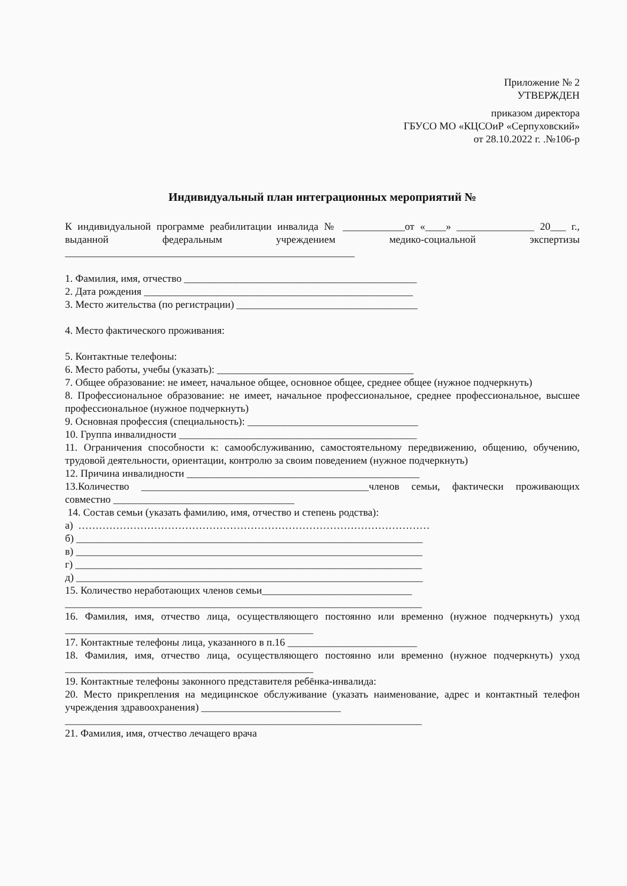Приложение № 2
УТВЕРЖДЕН
приказом директора
ГБУСО МО «КЦСОиР «Серпуховский»
от 28.10.2022 г. .№106-р
Индивидуальный план интеграционных мероприятий №
К индивидуальной программе реабилитации инвалида № ____________от «____» _______________ 20___ г., выданной федеральным учреждением медико-социальной экспертизы ________________________________________________________
1. Фамилия, имя, отчество _____________________________________________
2. Дата рождения ____________________________________________________
3. Место жительства (по регистрации) ___________________________________
4. Место фактического проживания:
5. Контактные телефоны:
6. Место работы, учебы (указать): ______________________________________
7. Общее образование: не имеет, начальное общее, основное общее, среднее общее (нужное подчеркнуть)
8. Профессиональное образование: не имеет, начальное профессиональное, среднее профессиональное, высшее профессиональное (нужное подчеркнуть)
9. Основная профессия (специальность): _________________________________
10. Группа инвалидности ______________________________________________
11. Ограничения способности к: самообслуживанию, самостоятельному передвижению, общению, обучению, трудовой деятельности, ориентации, контролю за своим поведением (нужное подчеркнуть)
12. Причина инвалидности _____________________________________________
13.Количество ____________________________________________членов семьи, фактически проживающих совместно ___________________________________
14. Состав семьи (указать фамилию, имя, отчество и степень родства):
а) …………………………………………………………………………………………
б) ___________________________________________________________________
в) ___________________________________________________________________
г) ___________________________________________________________________
д) ___________________________________________________________________
15. Количество неработающих членов семьи_____________________________
_____________________________________________________________________
16. Фамилия, имя, отчество лица, осуществляющего постоянно или временно (нужное подчеркнуть) уход ________________________________________________
17. Контактные телефоны лица, указанного в п.16 _________________________
18. Фамилия, имя, отчество лица, осуществляющего постоянно или временно (нужное подчеркнуть) уход ________________________________________________
19. Контактные телефоны законного представителя ребёнка-инвалида:
20. Место прикрепления на медицинское обслуживание (указать наименование, адрес и контактный телефон учреждения здравоохранения) ___________________________
_____________________________________________________________________
21. Фамилия, имя, отчество лечащего врача